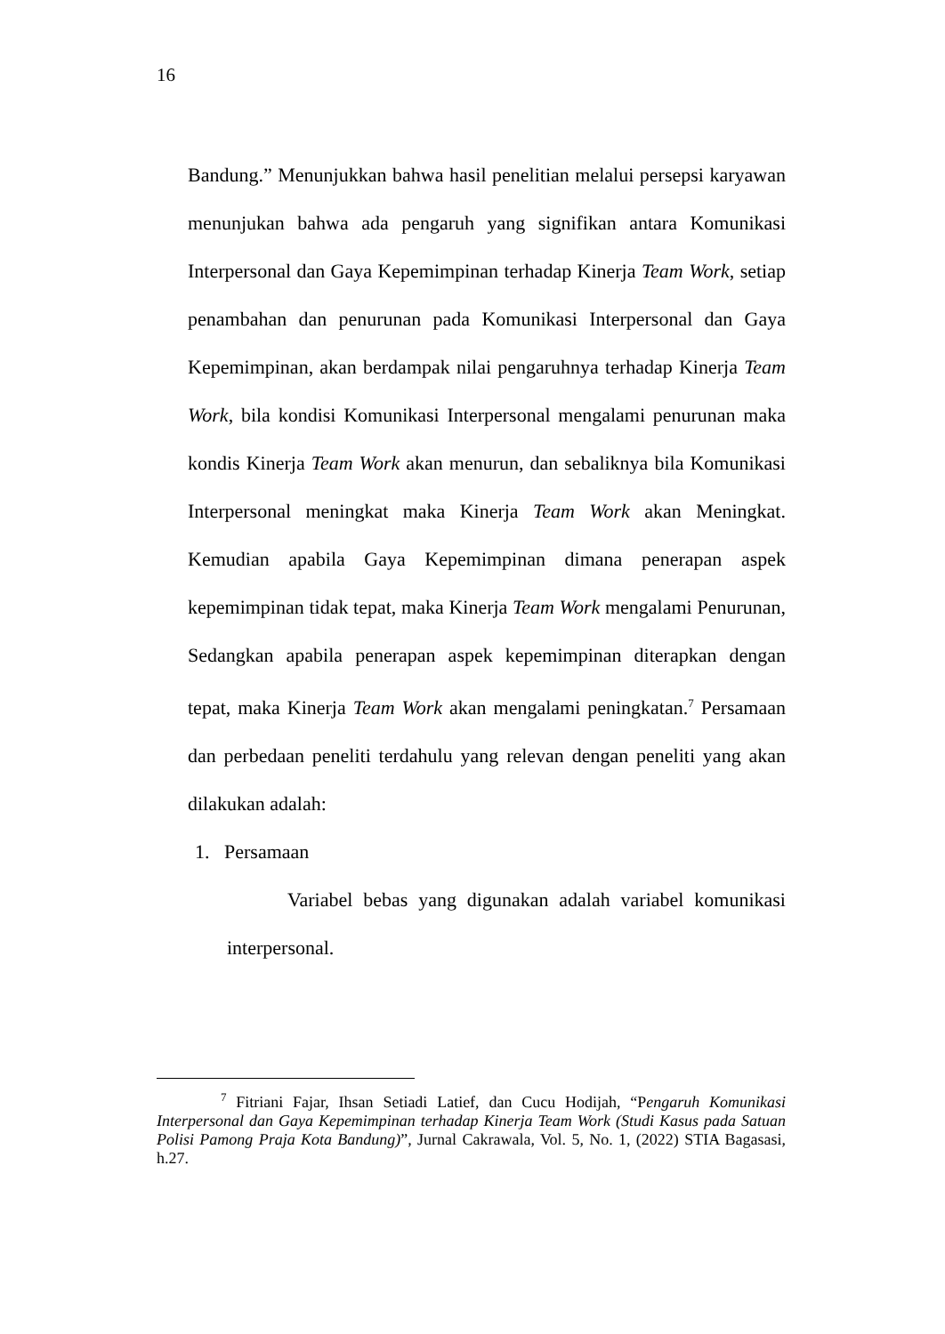16
Bandung.” Menunjukkan bahwa hasil penelitian melalui persepsi karyawan menunjukan bahwa ada pengaruh yang signifikan antara Komunikasi Interpersonal dan Gaya Kepemimpinan terhadap Kinerja Team Work, setiap penambahan dan penurunan pada Komunikasi Interpersonal dan Gaya Kepemimpinan, akan berdampak nilai pengaruhnya terhadap Kinerja Team Work, bila kondisi Komunikasi Interpersonal mengalami penurunan maka kondis Kinerja Team Work akan menurun, dan sebaliknya bila Komunikasi Interpersonal meningkat maka Kinerja Team Work akan Meningkat. Kemudian apabila Gaya Kepemimpinan dimana penerapan aspek kepemimpinan tidak tepat, maka Kinerja Team Work mengalami Penurunan, Sedangkan apabila penerapan aspek kepemimpinan diterapkan dengan tepat, maka Kinerja Team Work akan mengalami peningkatan.<sup>7</sup> Persamaan dan perbedaan peneliti terdahulu yang relevan dengan peneliti yang akan dilakukan adalah:
1. Persamaan
Variabel bebas yang digunakan adalah variabel komunikasi interpersonal.
<sup>7</sup> Fitriani Fajar, Ihsan Setiadi Latief, dan Cucu Hodijah, “Pengaruh Komunikasi Interpersonal dan Gaya Kepemimpinan terhadap Kinerja Team Work (Studi Kasus pada Satuan Polisi Pamong Praja Kota Bandung)”, Jurnal Cakrawala, Vol. 5, No. 1, (2022) STIA Bagasasi, h.27.